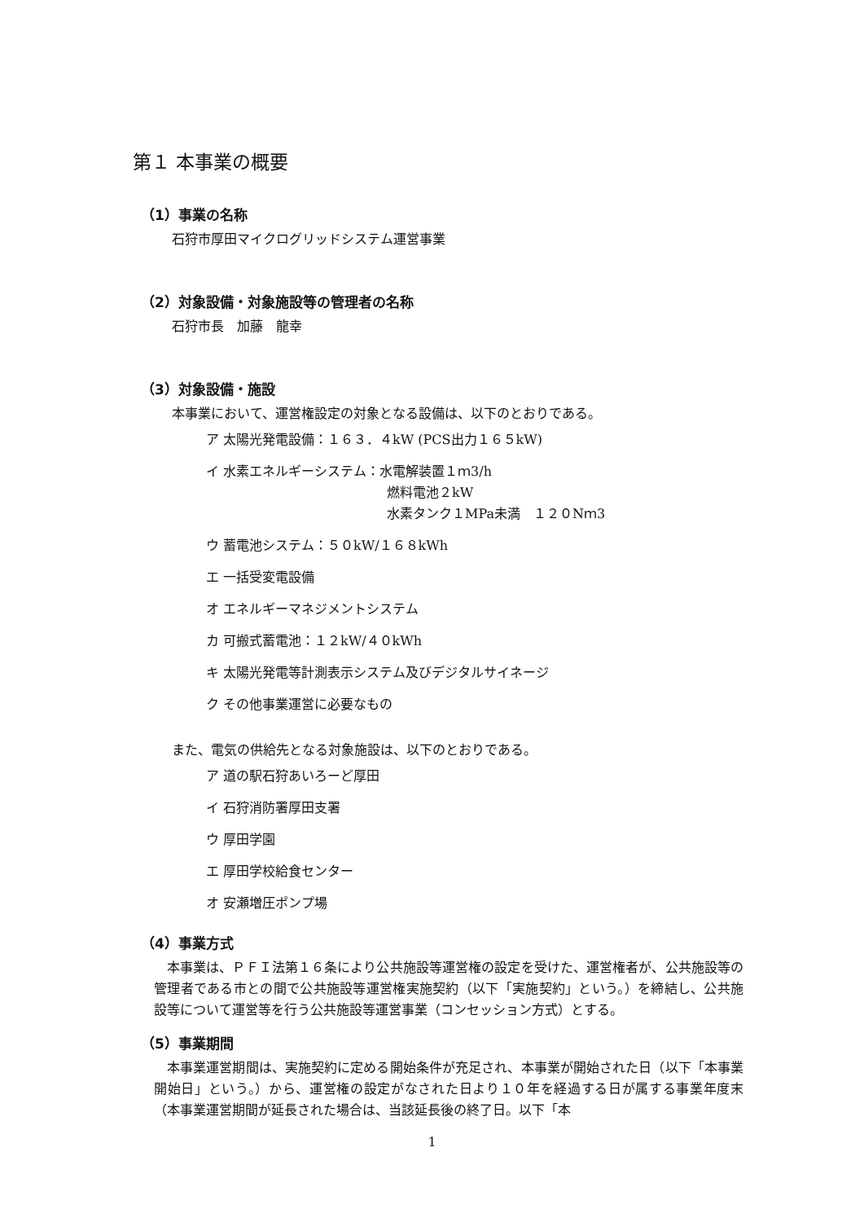第１ 本事業の概要
（1）事業の名称
石狩市厚田マイクログリッドシステム運営事業
（2）対象設備・対象施設等の管理者の名称
石狩市長　加藤　龍幸
（3）対象設備・施設
本事業において、運営権設定の対象となる設備は、以下のとおりである。
ア 太陽光発電設備：１６３．４kW (PCS出力１６５kW)
イ 水素エネルギーシステム：水電解装置１ｍ3/h
燃料電池２kW
水素タンク１MPa未満　１２０Nｍ3
ウ 蓄電池システム：５０kW/１６８kWh
エ 一括受変電設備
オ エネルギーマネジメントシステム
カ 可搬式蓄電池：１２kW/４０kWh
キ 太陽光発電等計測表示システム及びデジタルサイネージ
ク その他事業運営に必要なもの
また、電気の供給先となる対象施設は、以下のとおりである。
ア 道の駅石狩あいろーど厚田
イ 石狩消防署厚田支署
ウ 厚田学園
エ 厚田学校給食センター
オ 安瀬増圧ポンプ場
（4）事業方式
本事業は、ＰＦＩ法第１６条により公共施設等運営権の設定を受けた、運営権者が、公共施設等の管理者である市との間で公共施設等運営権実施契約（以下「実施契約」という。）を締結し、公共施設等について運営等を行う公共施設等運営事業（コンセッション方式）とする。
（5）事業期間
本事業運営期間は、実施契約に定める開始条件が充足され、本事業が開始された日（以下「本事業開始日」という。）から、運営権の設定がなされた日より１０年を経過する日が属する事業年度末（本事業運営期間が延長された場合は、当該延長後の終了日。以下「本
1